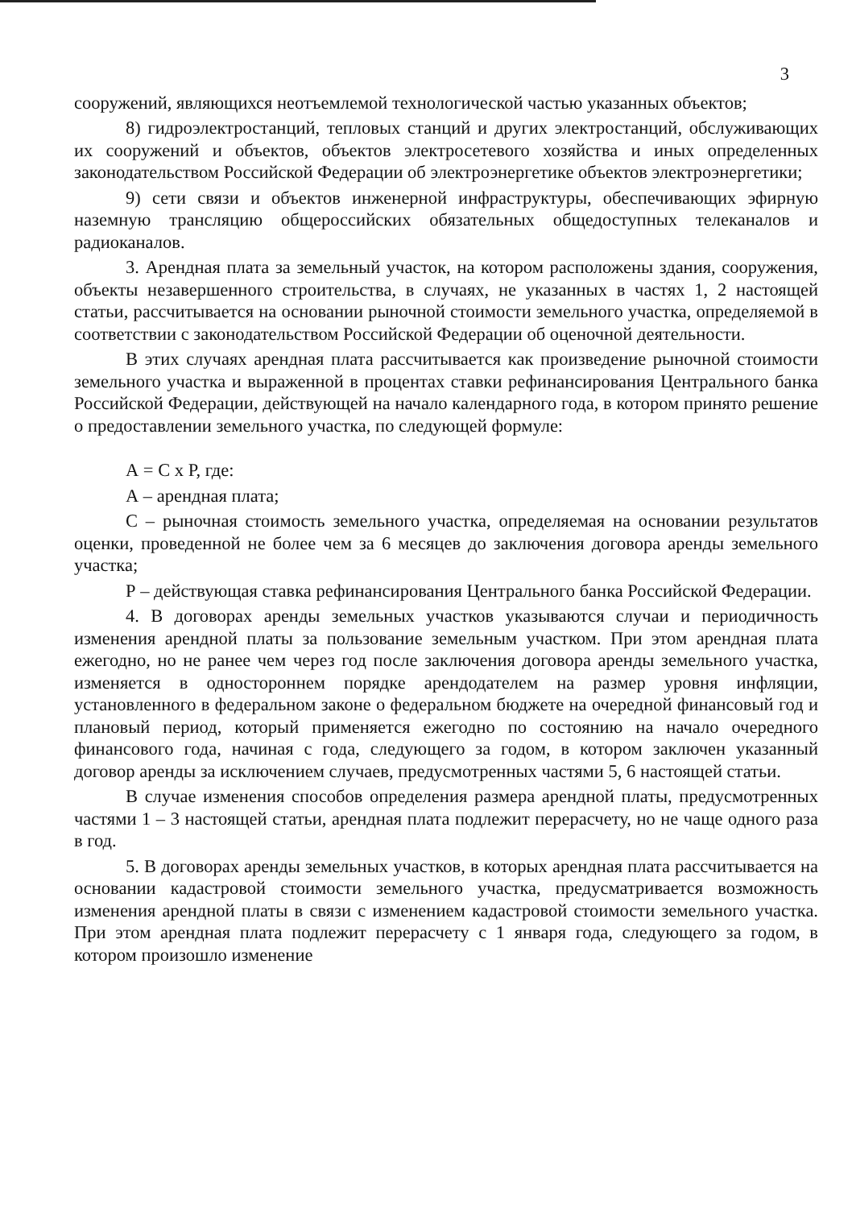3
сооружений, являющихся неотъемлемой технологической частью указанных объектов;
8) гидроэлектростанций, тепловых станций и других электростанций, обслуживающих их сооружений и объектов, объектов электросетевого хозяйства и иных определенных законодательством Российской Федерации об электроэнергетике объектов электроэнергетики;
9) сети связи и объектов инженерной инфраструктуры, обеспечивающих эфирную наземную трансляцию общероссийских обязательных общедоступных телеканалов и радиоканалов.
3. Арендная плата за земельный участок, на котором расположены здания, сооружения, объекты незавершенного строительства, в случаях, не указанных в частях 1, 2 настоящей статьи, рассчитывается на основании рыночной стоимости земельного участка, определяемой в соответствии с законодательством Российской Федерации об оценочной деятельности.
В этих случаях арендная плата рассчитывается как произведение рыночной стоимости земельного участка и выраженной в процентах ставки рефинансирования Центрального банка Российской Федерации, действующей на начало календарного года, в котором принято решение о предоставлении земельного участка, по следующей формуле:
А = С х Р, где:
А – арендная плата;
С – рыночная стоимость земельного участка, определяемая на основании результатов оценки, проведенной не более чем за 6 месяцев до заключения договора аренды земельного участка;
Р – действующая ставка рефинансирования Центрального банка Российской Федерации.
4. В договорах аренды земельных участков указываются случаи и периодичность изменения арендной платы за пользование земельным участком. При этом арендная плата ежегодно, но не ранее чем через год после заключения договора аренды земельного участка, изменяется в одностороннем порядке арендодателем на размер уровня инфляции, установленного в федеральном законе о федеральном бюджете на очередной финансовый год и плановый период, который применяется ежегодно по состоянию на начало очередного финансового года, начиная с года, следующего за годом, в котором заключен указанный договор аренды за исключением случаев, предусмотренных частями 5, 6 настоящей статьи.
В случае изменения способов определения размера арендной платы, предусмотренных частями 1 – 3 настоящей статьи, арендная плата подлежит перерасчету, но не чаще одного раза в год.
5. В договорах аренды земельных участков, в которых арендная плата рассчитывается на основании кадастровой стоимости земельного участка, предусматривается возможность изменения арендной платы в связи с изменением кадастровой стоимости земельного участка. При этом арендная плата подлежит перерасчету с 1 января года, следующего за годом, в котором произошло изменение